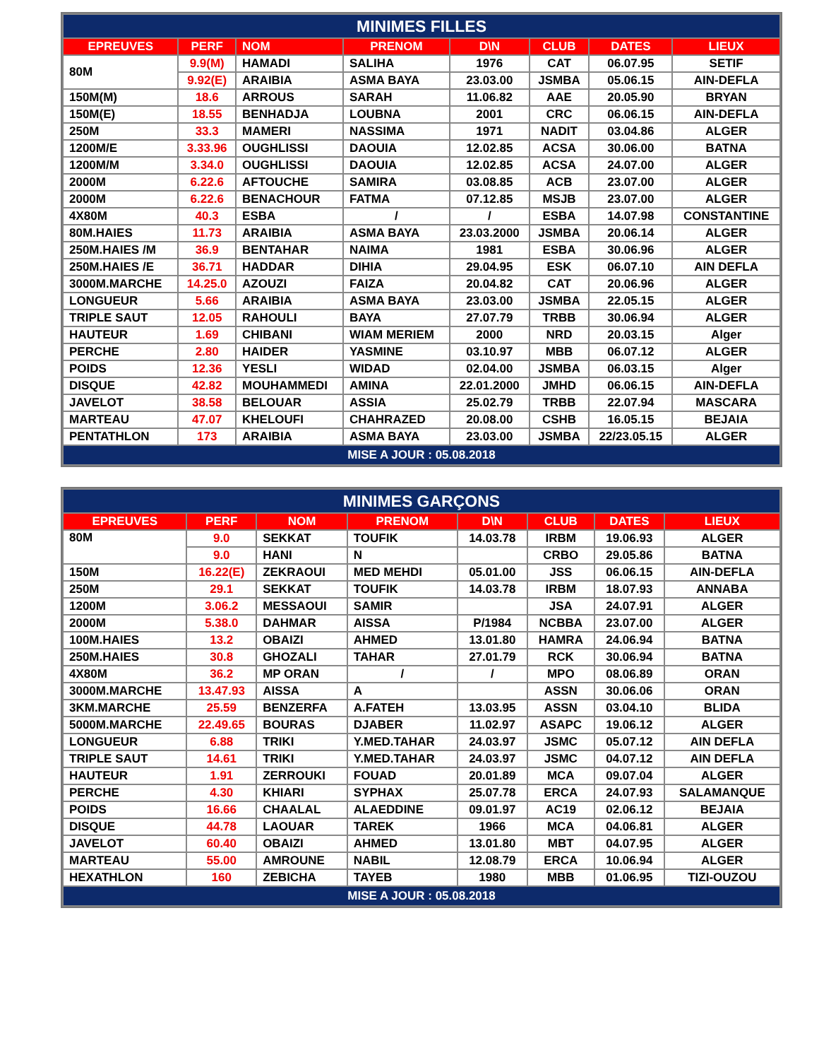| MINIMES FILLES | | | | | | | |
| --- | --- | --- | --- | --- | --- | --- | --- |
| EPREUVES | PERF | NOM | PRENOM | D\N | CLUB | DATES | LIEUX |
| 80M | 9.9(M) | HAMADI | SALIHA | 1976 | CAT | 06.07.95 | SETIF |
| | 9.92(E) | ARAIBIA | ASMA BAYA | 23.03.00 | JSMBA | 05.06.15 | AIN-DEFLA |
| 150M(M) | 18.6 | ARROUS | SARAH | 11.06.82 | AAE | 20.05.90 | BRYAN |
| 150M(E) | 18.55 | BENHADJA | LOUBNA | 2001 | CRC | 06.06.15 | AIN-DEFLA |
| 250M | 33.3 | MAMERI | NASSIMA | 1971 | NADIT | 03.04.86 | ALGER |
| 1200M/E | 3.33.96 | OUGHLISSI | DAOUIA | 12.02.85 | ACSA | 30.06.00 | BATNA |
| 1200M/M | 3.34.0 | OUGHLISSI | DAOUIA | 12.02.85 | ACSA | 24.07.00 | ALGER |
| 2000M | 6.22.6 | AFTOUCHE | SAMIRA | 03.08.85 | ACB | 23.07.00 | ALGER |
| 2000M | 6.22.6 | BENACHOUR | FATMA | 07.12.85 | MSJB | 23.07.00 | ALGER |
| 4X80M | 40.3 | ESBA | / | / | ESBA | 14.07.98 | CONSTANTINE |
| 80M.HAIES | 11.73 | ARAIBIA | ASMA BAYA | 23.03.2000 | JSMBA | 20.06.14 | ALGER |
| 250M.HAIES /M | 36.9 | BENTAHAR | NAIMA | 1981 | ESBA | 30.06.96 | ALGER |
| 250M.HAIES /E | 36.71 | HADDAR | DIHIA | 29.04.95 | ESK | 06.07.10 | AIN DEFLA |
| 3000M.MARCHE | 14.25.0 | AZOUZI | FAIZA | 20.04.82 | CAT | 20.06.96 | ALGER |
| LONGUEUR | 5.66 | ARAIBIA | ASMA BAYA | 23.03.00 | JSMBA | 22.05.15 | ALGER |
| TRIPLE SAUT | 12.05 | RAHOULI | BAYA | 27.07.79 | TRBB | 30.06.94 | ALGER |
| HAUTEUR | 1.69 | CHIBANI | WIAM MERIEM | 2000 | NRD | 20.03.15 | Alger |
| PERCHE | 2.80 | HAIDER | YASMINE | 03.10.97 | MBB | 06.07.12 | ALGER |
| POIDS | 12.36 | YESLI | WIDAD | 02.04.00 | JSMBA | 06.03.15 | Alger |
| DISQUE | 42.82 | MOUHAMMEDI | AMINA | 22.01.2000 | JMHD | 06.06.15 | AIN-DEFLA |
| JAVELOT | 38.58 | BELOUAR | ASSIA | 25.02.79 | TRBB | 22.07.94 | MASCARA |
| MARTEAU | 47.07 | KHELOUFI | CHAHRAZED | 20.08.00 | CSHB | 16.05.15 | BEJAIA |
| PENTATHLON | 173 | ARAIBIA | ASMA BAYA | 23.03.00 | JSMBA | 22/23.05.15 | ALGER |
| MISE A JOUR : 05.08.2018 | | | | | | | |
| MINIMES GARÇONS | | | | | | | |
| --- | --- | --- | --- | --- | --- | --- | --- |
| EPREUVES | PERF | NOM | PRENOM | D\N | CLUB | DATES | LIEUX |
| 80M | 9.0 | SEKKAT | TOUFIK | 14.03.78 | IRBM | 19.06.93 | ALGER |
| | 9.0 | HANI | N | | CRBO | 29.05.86 | BATNA |
| 150M | 16.22(E) | ZEKRAOUI | MED MEHDI | 05.01.00 | JSS | 06.06.15 | AIN-DEFLA |
| 250M | 29.1 | SEKKAT | TOUFIK | 14.03.78 | IRBM | 18.07.93 | ANNABA |
| 1200M | 3.06.2 | MESSAOUI | SAMIR | | JSA | 24.07.91 | ALGER |
| 2000M | 5.38.0 | DAHMAR | AISSA | P/1984 | NCBBA | 23.07.00 | ALGER |
| 100M.HAIES | 13.2 | OBAIZI | AHMED | 13.01.80 | HAMRA | 24.06.94 | BATNA |
| 250M.HAIES | 30.8 | GHOZALI | TAHAR | 27.01.79 | RCK | 30.06.94 | BATNA |
| 4X80M | 36.2 | MP ORAN | / | / | MPO | 08.06.89 | ORAN |
| 3000M.MARCHE | 13.47.93 | AISSA | A | | ASSN | 30.06.06 | ORAN |
| 3KM.MARCHE | 25.59 | BENZERFA | A.FATEH | 13.03.95 | ASSN | 03.04.10 | BLIDA |
| 5000M.MARCHE | 22.49.65 | BOURAS | DJABER | 11.02.97 | ASAPC | 19.06.12 | ALGER |
| LONGUEUR | 6.88 | TRIKI | Y.MED.TAHAR | 24.03.97 | JSMC | 05.07.12 | AIN DEFLA |
| TRIPLE SAUT | 14.61 | TRIKI | Y.MED.TAHAR | 24.03.97 | JSMC | 04.07.12 | AIN DEFLA |
| HAUTEUR | 1.91 | ZERROUKI | FOUAD | 20.01.89 | MCA | 09.07.04 | ALGER |
| PERCHE | 4.30 | KHIARI | SYPHAX | 25.07.78 | ERCA | 24.07.93 | SALAMANQUE |
| POIDS | 16.66 | CHAALAL | ALAEDDINE | 09.01.97 | AC19 | 02.06.12 | BEJAIA |
| DISQUE | 44.78 | LAOUAR | TAREK | 1966 | MCA | 04.06.81 | ALGER |
| JAVELOT | 60.40 | OBAIZI | AHMED | 13.01.80 | MBT | 04.07.95 | ALGER |
| MARTEAU | 55.00 | AMROUNE | NABIL | 12.08.79 | ERCA | 10.06.94 | ALGER |
| HEXATHLON | 160 | ZEBICHA | TAYEB | 1980 | MBB | 01.06.95 | TIZI-OUZOU |
| MISE A JOUR : 05.08.2018 | | | | | | | |